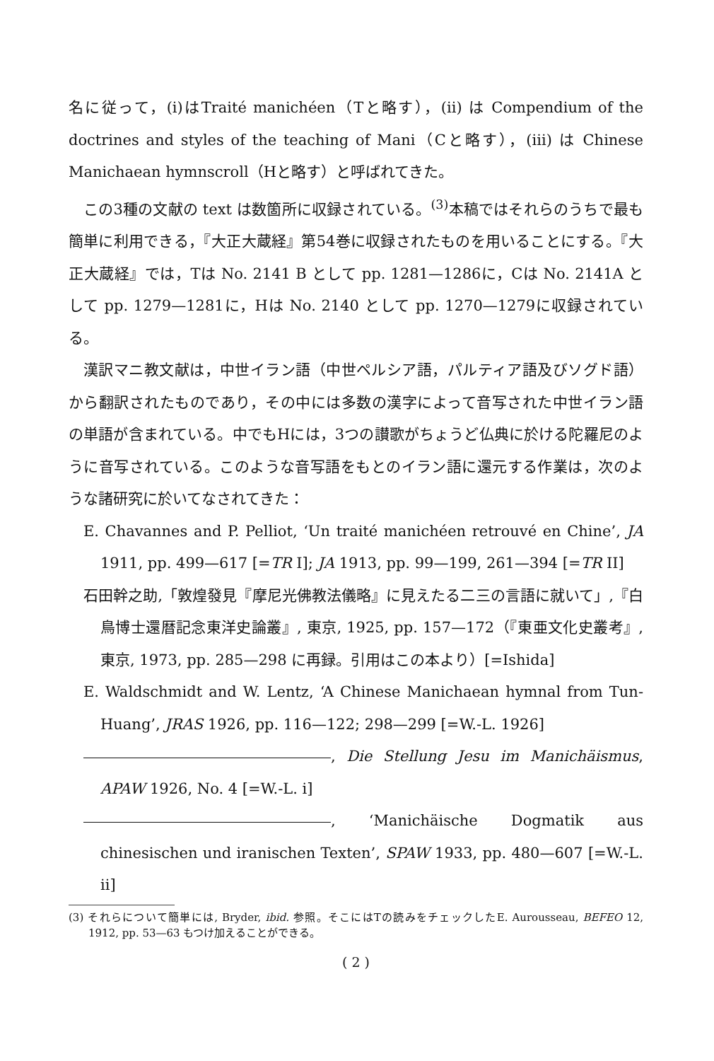名に従って，(i)はTraité manichéen（Tと略す），(ii) は Compendium of the doctrines and styles of the teaching of Mani（Cと略す），(iii) は Chinese Manichaean hymnscroll（Hと略す）と呼ばれてきた。
この3種の文献の text は数箇所に収録されている。<sup>(3)</sup>本稿ではそれらのうちで最も簡単に利用できる，『大正大蔵経』第54巻に収録されたものを用いることにする。『大正大蔵経』では，Tは No. 2141 B として pp. 1281—1286に，Cは No. 2141A として pp. 1279—1281に，Hは No. 2140 として pp. 1270—1279に収録されている。
漢訳マニ教文献は，中世イラン語（中世ペルシア語，パルティア語及びソグド語）から翻訳されたものであり，その中には多数の漢字によって音写された中世イラン語の単語が含まれている。中でもHには，3つの讃歌がちょうど仏典に於ける陀羅尼のように音写されている。このような音写語をもとのイラン語に還元する作業は，次のような諸研究に於いてなされてきた：
E. Chavannes and P. Pelliot, ‘Un traité manichéen retrouvé en Chine’, JA 1911, pp. 499—617 [=TR I]; JA 1913, pp. 99—199, 261—394 [=TR II]
石田幹之助,「敦煌發見『摩尼光佛教法儀略』に見えたる二三の言語に就いて」,『白鳥博士還暦記念東洋史論叢』, 東京, 1925, pp. 157—172（『東亜文化史叢考』, 東京, 1973, pp. 285—298 に再録。引用はこの本より）[=Ishida]
E. Waldschmidt and W. Lentz, ‘A Chinese Manichaean hymnal from Tun-Huang’, JRAS 1926, pp. 116—122; 298—299 [=W.-L. 1926]
, Die Stellung Jesu im Manichäismus, APAW 1926, No. 4 [=W.-L. i]
, ‘Manichäische Dogmatik aus chinesischen und iranischen Texten’, SPAW 1933, pp. 480—607 [=W.-L. ii]
(3) それらについて簡単には, Bryder, ibid. 参照。そこにはTの読みをチェックしたE. Aurousseau, BEFEO 12, 1912, pp. 53—63 もつけ加えることができる。
( 2 )